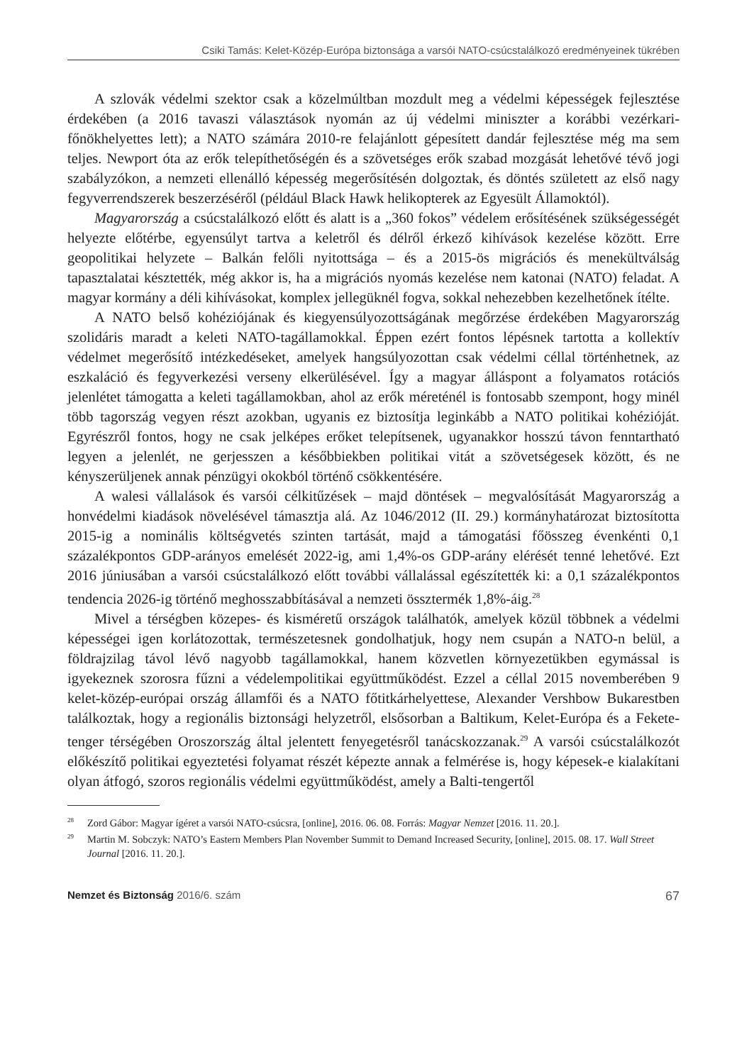Csiki Tamás: Kelet-Közép-Európa biztonsága a varsói NATO-csúcstalálkozó eredményeinek tükrében
A szlovák védelmi szektor csak a közelmúltban mozdult meg a védelmi képességek fejlesztése érdekében (a 2016 tavaszi választások nyomán az új védelmi miniszter a korábbi vezérkari-főnökhelyettes lett); a NATO számára 2010-re felajánlott gépesített dandár fejlesztése még ma sem teljes. Newport óta az erők telepíthetőségén és a szövetséges erők szabad mozgását lehetővé tévő jogi szabályzókon, a nemzeti ellenálló képesség megerősítésén dolgoztak, és döntés született az első nagy fegyverrendszerek beszerzéséről (például Black Hawk helikopterek az Egyesült Államoktól).
Magyarország a csúcstalálkozó előtt és alatt is a „360 fokos” védelem erősítésének szükségességét helyezte előtérbe, egyensúlyt tartva a keletről és délről érkező kihívások kezelése között. Erre geopolitikai helyzete – Balkán felőli nyitottsága – és a 2015-ös migrációs és menekültválság tapasztalatai késztették, még akkor is, ha a migrációs nyomás kezelése nem katonai (NATO) feladat. A magyar kormány a déli kihívásokat, komplex jellegüknél fogva, sokkal nehezebben kezelhetőnek ítélte.
A NATO belső kohéziójának és kiegyensúlyozottságának megőrzése érdekében Magyarország szolidáris maradt a keleti NATO-tagállamokkal. Éppen ezért fontos lépésnek tartotta a kollektív védelmet megerősítő intézkedéseket, amelyek hangsúlyozottan csak védelmi céllal történhetnek, az eszkaláció és fegyverkezési verseny elkerülésével. Így a magyar álláspont a folyamatos rotációs jelenlétet támogatta a keleti tagállamokban, ahol az erők méreténél is fontosabb szempont, hogy minél több tagország vegyen részt azokban, ugyanis ez biztosítja leginkább a NATO politikai kohézióját. Egyrészről fontos, hogy ne csak jelképes erőket telepítsenek, ugyanakkor hosszú távon fenntartható legyen a jelenlét, ne gerjesszen a későbbiekben politikai vitát a szövetségesek között, és ne kényszerüljenek annak pénzügyi okokból történő csökkentésére.
A walesi vállalások és varsói célkitűzések – majd döntések – megvalósítását Magyarország a honvédelmi kiadások növelésével támasztja alá. Az 1046/2012 (II. 29.) kormányhatározat biztosította 2015-ig a nominális költségvetés szinten tartását, majd a támogatási főösszeg évenkénti 0,1 százalékpontos GDP-arányos emelését 2022-ig, ami 1,4%-os GDP-arány elérését tenné lehetővé. Ezt 2016 júniusában a varsói csúcstalálkozó előtt további vállalással egészítették ki: a 0,1 százalékpontos tendencia 2026-ig történő meghosszabbításával a nemzeti össztermék 1,8%-áig.<sup>28</sup>
Mivel a térségben közepes- és kisméretű országok találhatók, amelyek közül többnek a védelmi képességei igen korlátozottak, természetesnek gondolhatjuk, hogy nem csupán a NATO-n belül, a földrajzilag távol lévő nagyobb tagállamokkal, hanem közvetlen környezetükben egymással is igyekeznek szorosra fűzni a védelempolitikai együttműködést. Ezzel a céllal 2015 novemberében 9 kelet-közép-európai ország államfői és a NATO főtitkárhelyettese, Alexander Vershbow Bukarestben találkoztak, hogy a regionális biztonsági helyzetről, elsősorban a Baltikum, Kelet-Európa és a Fekete-tenger térségében Oroszország által jelentett fenyegetésről tanácskozzanak.<sup>29</sup> A varsói csúcstalálkozót előkészítő politikai egyeztetési folyamat részét képezte annak a felmérése is, hogy képesek-e kialakítani olyan átfogó, szoros regionális védelmi együttműködést, amely a Balti-tengertől
<sup>28</sup> Zord Gábor: Magyar ígéret a varsói NATO-csúcsra, [online], 2016. 06. 08. Forrás: Magyar Nemzet [2016. 11. 20.].
<sup>29</sup> Martin M. Sobczyk: NATO’s Eastern Members Plan November Summit to Demand Increased Security, [online], 2015. 08. 17. Wall Street Journal [2016. 11. 20.].
Nemzet és Biztonság 2016/6. szám 67